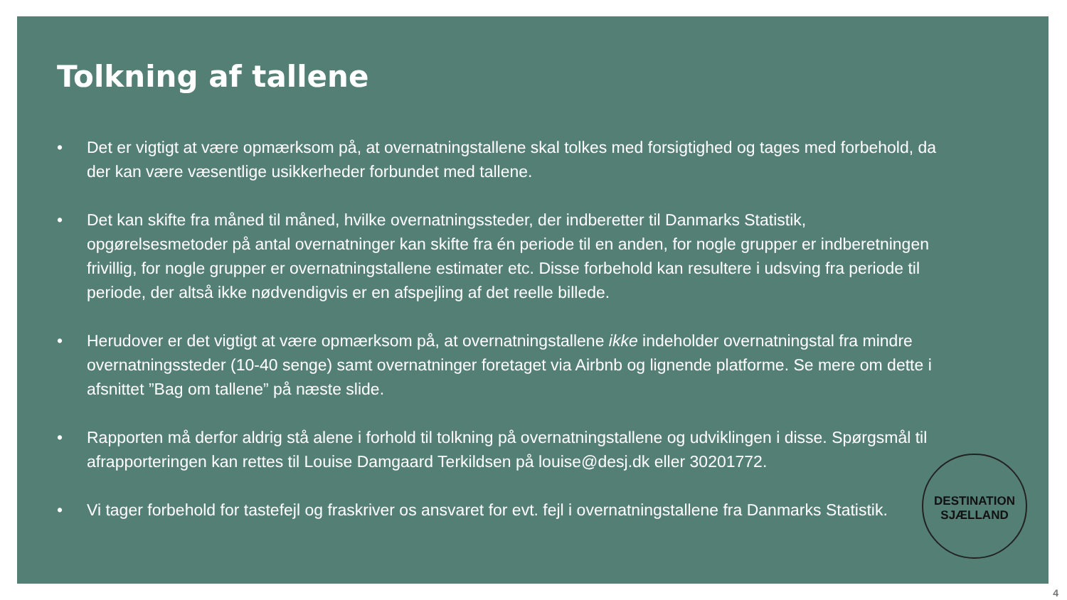Tolkning af tallene
• Det er vigtigt at være opmærksom på, at overnatningstallene skal tolkes med forsigtighed og tages med forbehold, da der kan være væsentlige usikkerheder forbundet med tallene.
• Det kan skifte fra måned til måned, hvilke overnatningssteder, der indberetter til Danmarks Statistik, opgørelsesmetoder på antal overnatninger kan skifte fra én periode til en anden, for nogle grupper er indberetningen frivillig, for nogle grupper er overnatningstallene estimater etc. Disse forbehold kan resultere i udsving fra periode til periode, der altså ikke nødvendigvis er en afspejling af det reelle billede.
• Herudover er det vigtigt at være opmærksom på, at overnatningstallene ikke indeholder overnatningstal fra mindre overnatningssteder (10-40 senge) samt overnatninger foretaget via Airbnb og lignende platforme. Se mere om dette i afsnittet ”Bag om tallene” på næste slide.
• Rapporten må derfor aldrig stå alene i forhold til tolkning på overnatningstallene og udviklingen i disse. Spørgsmål til afrapporteringen kan rettes til Louise Damgaard Terkildsen på louise@desj.dk eller 30201772.
• Vi tager forbehold for tastefejl og fraskriver os ansvaret for evt. fejl i overnatningstallene fra Danmarks Statistik.
DESTINATION
SJÆLLAND
4